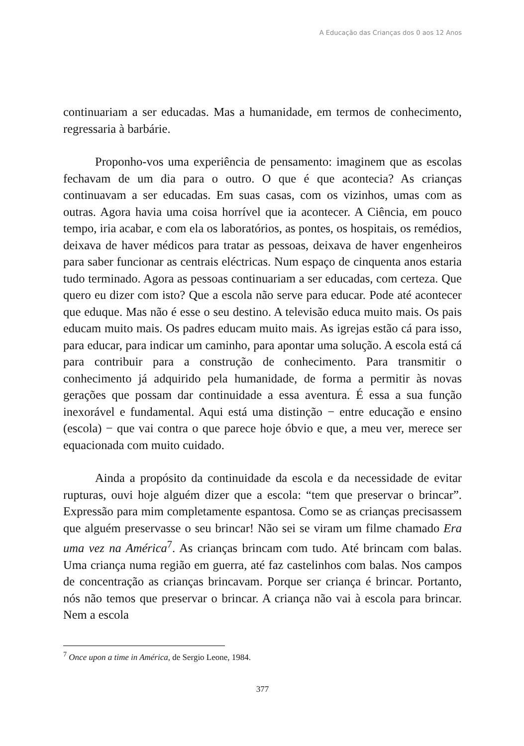A Educação das Crianças dos 0 aos 12 Anos
continuariam a ser educadas. Mas a humanidade, em termos de conhecimento, regressaria à barbárie.
Proponho-vos uma experiência de pensamento: imaginem que as escolas fechavam de um dia para o outro. O que é que acontecia? As crianças continuavam a ser educadas. Em suas casas, com os vizinhos, umas com as outras. Agora havia uma coisa horrível que ia acontecer. A Ciência, em pouco tempo, iria acabar, e com ela os laboratórios, as pontes, os hospitais, os remédios, deixava de haver médicos para tratar as pessoas, deixava de haver engenheiros para saber funcionar as centrais eléctricas. Num espaço de cinquenta anos estaria tudo terminado. Agora as pessoas continuariam a ser educadas, com certeza. Que quero eu dizer com isto? Que a escola não serve para educar. Pode até acontecer que eduque. Mas não é esse o seu destino. A televisão educa muito mais. Os pais educam muito mais. Os padres educam muito mais. As igrejas estão cá para isso, para educar, para indicar um caminho, para apontar uma solução. A escola está cá para contribuir para a construção de conhecimento. Para transmitir o conhecimento já adquirido pela humanidade, de forma a permitir às novas gerações que possam dar continuidade a essa aventura. É essa a sua função inexorável e fundamental. Aqui está uma distinção − entre educação e ensino (escola) − que vai contra o que parece hoje óbvio e que, a meu ver, merece ser equacionada com muito cuidado.
Ainda a propósito da continuidade da escola e da necessidade de evitar rupturas, ouvi hoje alguém dizer que a escola: “tem que preservar o brincar”. Expressão para mim completamente espantosa. Como se as crianças precisassem que alguém preservasse o seu brincar! Não sei se viram um filme chamado Era uma vez na América<sup>7</sup>. As crianças brincam com tudo. Até brincam com balas. Uma criança numa região em guerra, até faz castelinhos com balas. Nos campos de concentração as crianças brincavam. Porque ser criança é brincar. Portanto, nós não temos que preservar o brincar. A criança não vai à escola para brincar. Nem a escola
<sup>7</sup> Once upon a time in América, de Sergio Leone, 1984.
377